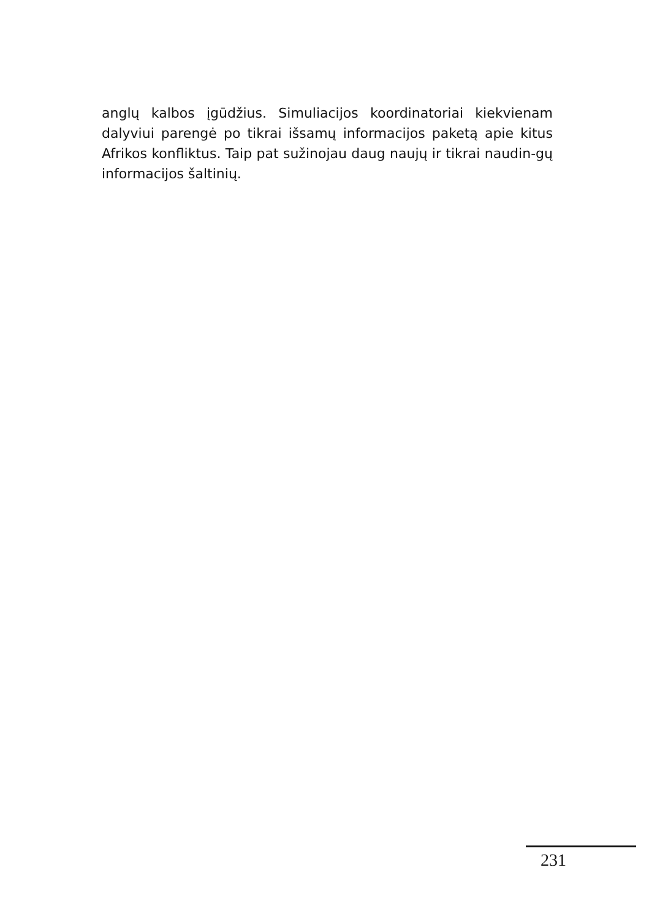anglų kalbos įgūdžius. Simuliacijos koordinatoriai kiekvienam dalyviui parengė po tikrai išsamų informacijos paketą apie kitus Afrikos konfliktus. Taip pat sužinojau daug naujų ir tikrai naudin-gų informacijos šaltinių.
231